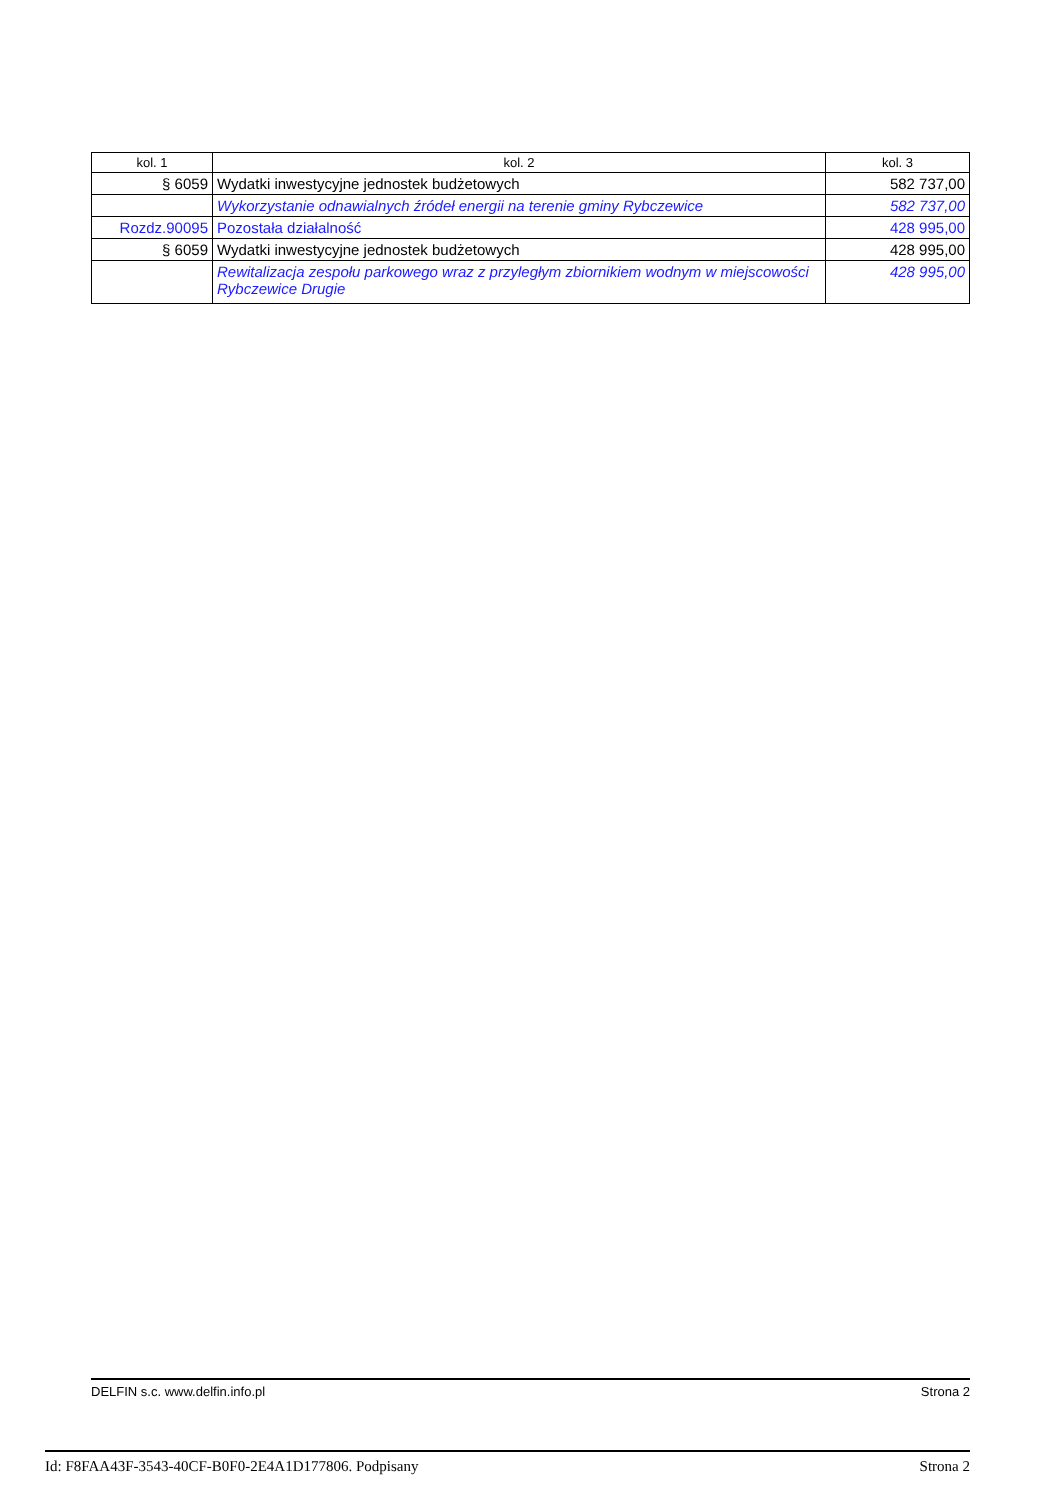| kol. 1 | kol. 2 | kol. 3 |
| --- | --- | --- |
| § 6059 | Wydatki inwestycyjne jednostek budżetowych | 582 737,00 |
| | Wykorzystanie odnawialnych źródeł energii na terenie gminy Rybczewice | 582 737,00 |
| Rozdz.90095 | Pozostała działalność | 428 995,00 |
| § 6059 | Wydatki inwestycyjne jednostek budżetowych | 428 995,00 |
| | Rewitalizacja zespołu parkowego wraz z przyległym zbiornikiem wodnym w miejscowości Rybczewice Drugie | 428 995,00 |
DELFIN s.c. www.delfin.info.pl Strona 2
Id: F8FAA43F-3543-40CF-B0F0-2E4A1D177806. Podpisany Strona 2